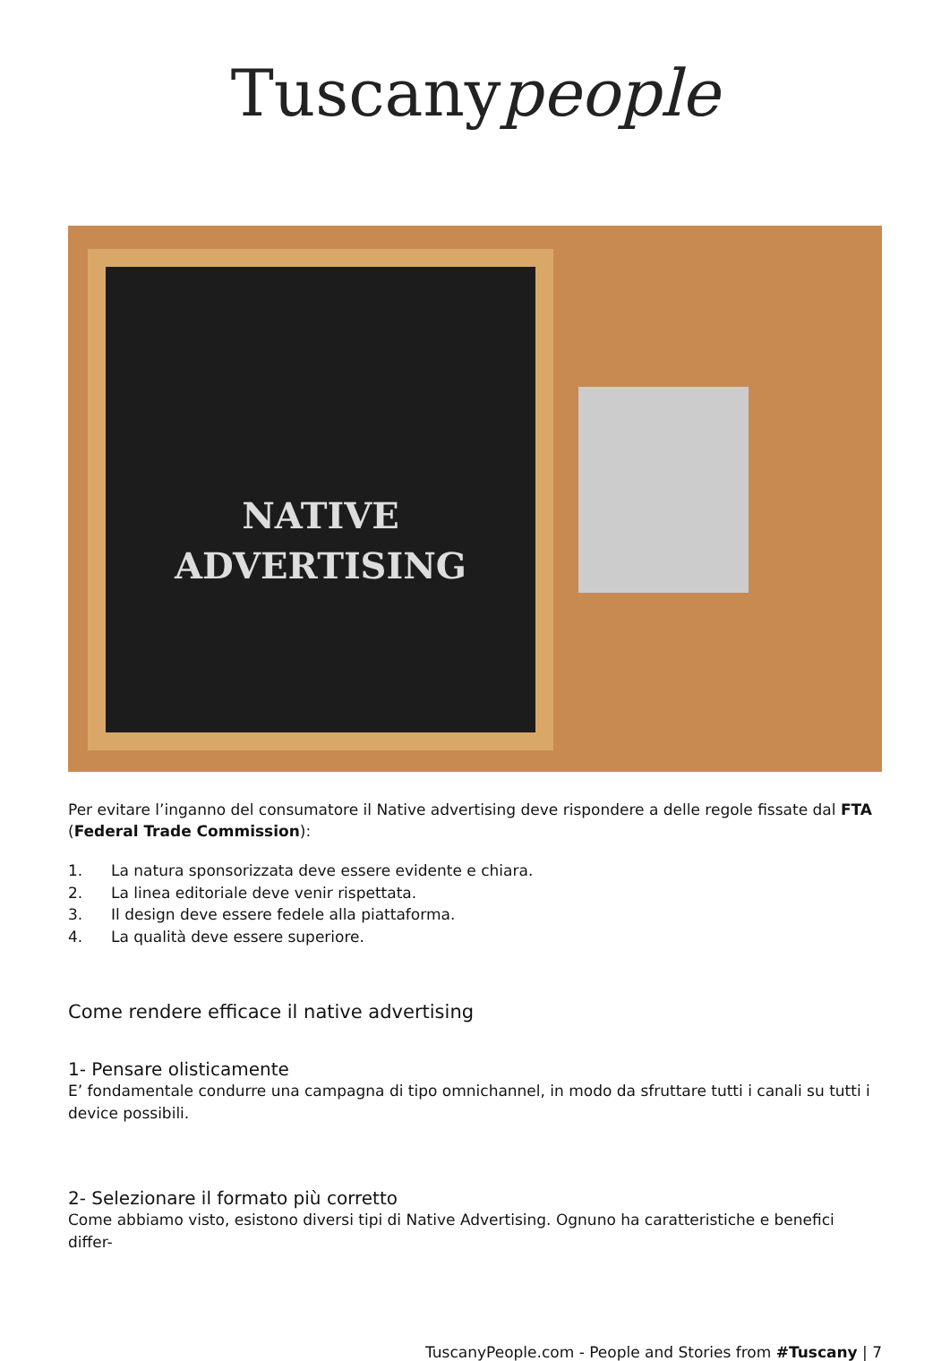Tuscanypeople
NATIVE
ADVERTISING
Per evitare l’inganno del consumatore il Native advertising deve rispondere a delle regole fissate dal FTA (Federal Trade Commission):
1. La natura sponsorizzata deve essere evidente e chiara.
2. La linea editoriale deve venir rispettata.
3. Il design deve essere fedele alla piattaforma.
4. La qualità deve essere superiore.
Come rendere efficace il native advertising
1- Pensare olisticamente
E’ fondamentale condurre una campagna di tipo omnichannel, in modo da sfruttare tutti i canali su tutti i device possibili.
2- Selezionare il formato più corretto
Come abbiamo visto, esistono diversi tipi di Native Advertising. Ognuno ha caratteristiche e benefici differ-
TuscanyPeople.com - People and Stories from #Tuscany | 7